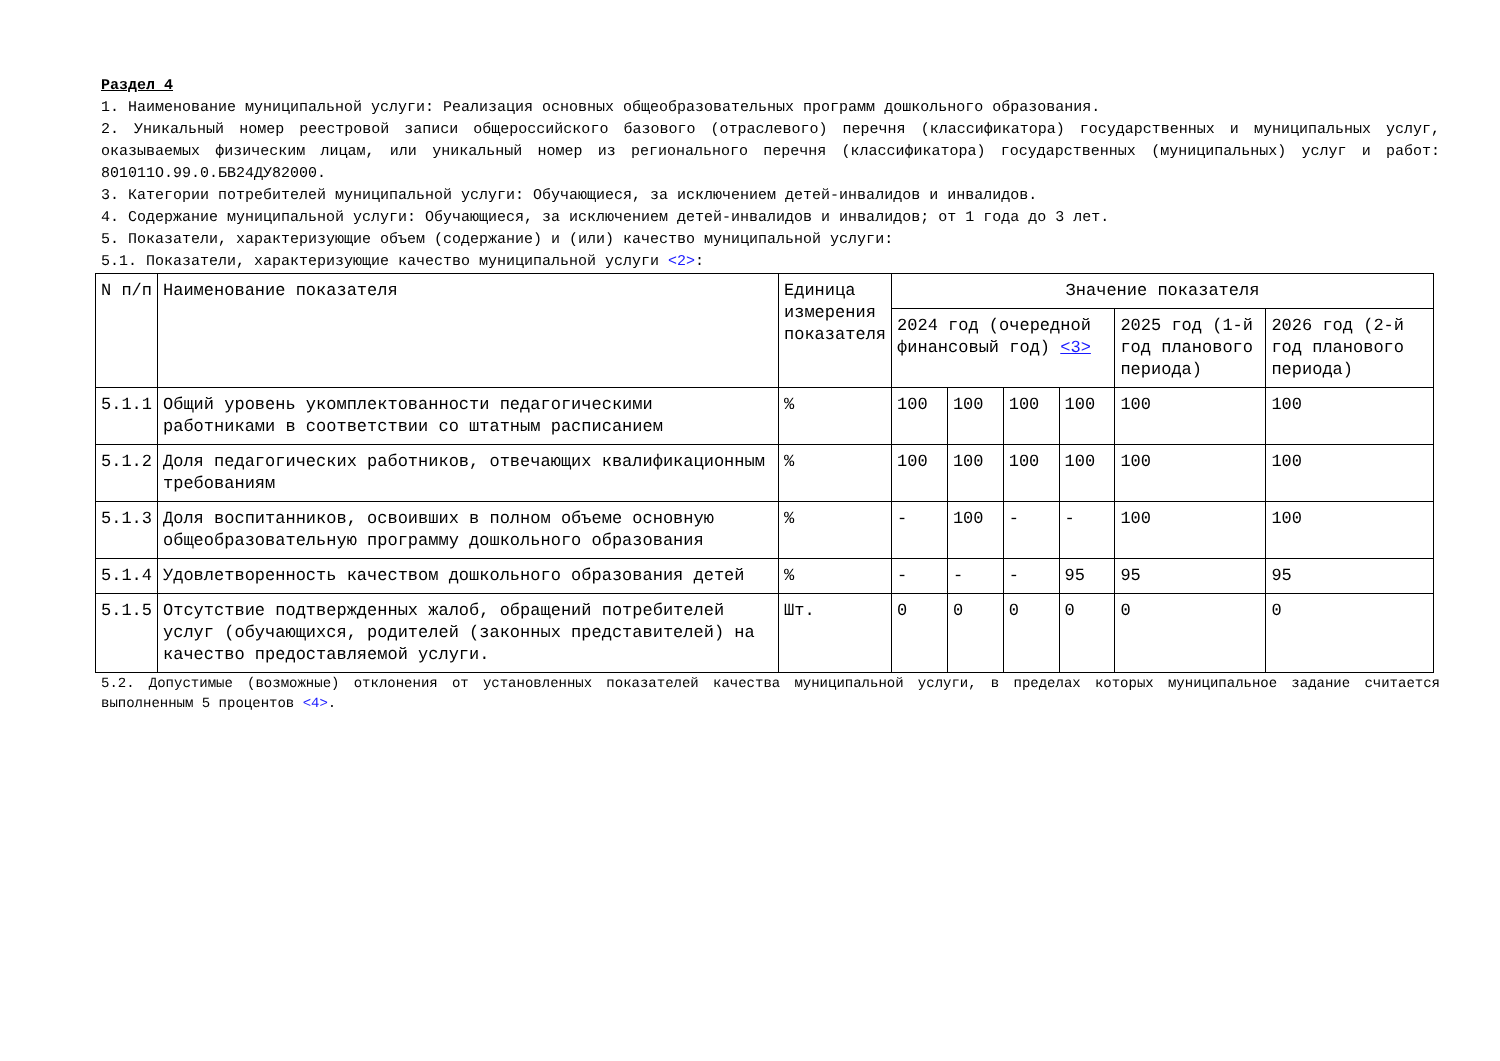Раздел 4
1. Наименование муниципальной услуги: Реализация основных общеобразовательных программ дошкольного образования.
2. Уникальный номер реестровой записи общероссийского базового (отраслевого) перечня (классификатора) государственных и муниципальных услуг, оказываемых физическим лицам, или уникальный номер из регионального перечня (классификатора) государственных (муниципальных) услуг и работ: 801011О.99.0.БВ24ДУ82000.
3. Категории потребителей муниципальной услуги: Обучающиеся, за исключением детей-инвалидов и инвалидов.
4. Содержание муниципальной услуги: Обучающиеся, за исключением детей-инвалидов и инвалидов; от 1 года до 3 лет.
5. Показатели, характеризующие объем (содержание) и (или) качество муниципальной услуги:
5.1. Показатели, характеризующие качество муниципальной услуги <2>:
| N п/п | Наименование показателя | Единица измерения показателя | Значение показателя | | | | | |
| --- | --- | --- | --- | --- | --- | --- | --- | --- |
| | | | 2024 год (очередной финансовый год) <3> | | | | 2025 год (1-й год планового периода) | 2026 год (2-й год планового периода) |
| 5.1.1 | Общий уровень укомплектованности педагогическими работниками в соответствии со штатным расписанием | % | 100 | 100 | 100 | 100 | 100 | 100 |
| 5.1.2 | Доля педагогических работников, отвечающих квалификационным требованиям | % | 100 | 100 | 100 | 100 | 100 | 100 |
| 5.1.3 | Доля воспитанников, освоивших в полном объеме основную общеобразовательную программу дошкольного образования | % | - | 100 | - | - | 100 | 100 |
| 5.1.4 | Удовлетворенность качеством дошкольного образования детей | % | - | - | - | 95 | 95 | 95 |
| 5.1.5 | Отсутствие подтвержденных жалоб, обращений потребителей услуг (обучающихся, родителей (законных представителей) на качество предоставляемой услуги. | Шт. | 0 | 0 | 0 | 0 | 0 | 0 |
5.2. Допустимые (возможные) отклонения от установленных показателей качества муниципальной услуги, в пределах которых муниципальное задание считается выполненным 5 процентов <4>.